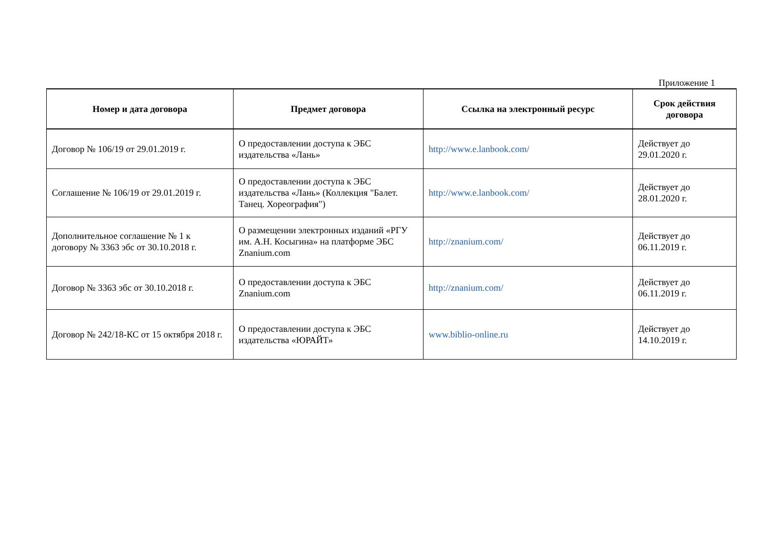Приложение 1
| Номер и дата договора | Предмет договора | Ссылка на электронный ресурс | Срок действия договора |
| --- | --- | --- | --- |
| Договор № 106/19 от 29.01.2019 г. | О предоставлении доступа к ЭБС издательства «Лань» | http://www.e.lanbook.com/ | Действует до 29.01.2020 г. |
| Соглашение № 106/19 от 29.01.2019 г. | О предоставлении доступа к ЭБС издательства «Лань» (Коллекция "Балет. Танец. Хореография") | http://www.e.lanbook.com/ | Действует до 28.01.2020 г. |
| Дополнительное соглашение № 1 к договору № 3363 эбс от 30.10.2018 г. | О размещении электронных изданий «РГУ им. А.Н. Косыгина» на платформе ЭБС Znanium.com | http://znanium.com/ | Действует до 06.11.2019 г. |
| Договор № 3363 эбс от 30.10.2018 г. | О предоставлении доступа к ЭБС Znanium.com | http://znanium.com/ | Действует до 06.11.2019 г. |
| Договор № 242/18-КС от 15 октября 2018 г. | О предоставлении доступа к ЭБС издательства «ЮРАЙТ» | www.biblio-online.ru | Действует до 14.10.2019 г. |